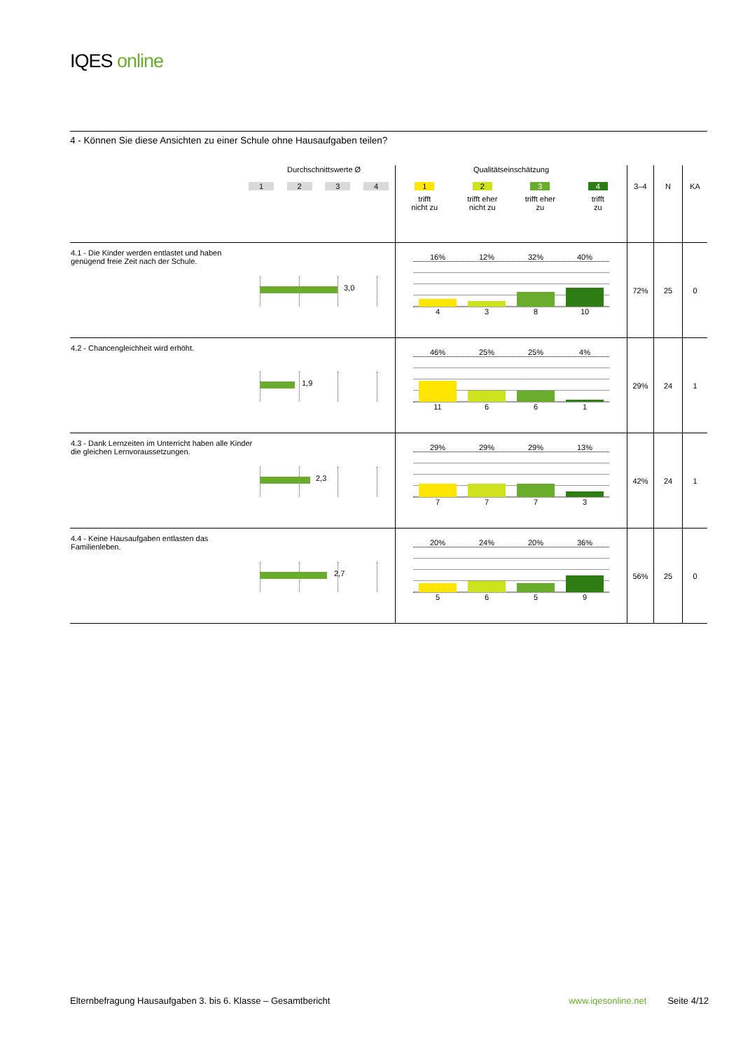IQES online
4 - Können Sie diese Ansichten zu einer Schule ohne Hausaufgaben teilen?
| Durchschnittswerte Ø 1 2 3 4 | Qualitätseinschätzung 1 trifft nicht zu 2 trifft eher nicht zu 3 trifft eher zu 4 trifft zu | 3–4 | N | KA |
| 4.1 - Die Kinder werden entlastet und haben genügend freie Zeit nach der Schule. 3,0 | 16% 12% 32% 40% 4 3 8 10 | 72% | 25 | 0 |
| 4.2 - Chancengleichheit wird erhöht. 1,9 | 46% 25% 25% 4% 11 6 6 1 | 29% | 24 | 1 |
| 4.3 - Dank Lernzeiten im Unterricht haben alle Kinder die gleichen Lernvoraussetzungen. 2,3 | 29% 29% 29% 13% 7 7 7 3 | 42% | 24 | 1 |
| 4.4 - Keine Hausaufgaben entlasten das Familienleben. 2,7 | 20% 24% 20% 36% 5 6 5 9 | 56% | 25 | 0 |
Elternbefragung Hausaufgaben 3. bis 6. Klasse – Gesamtbericht
www.iqesonline.net Seite 4/12